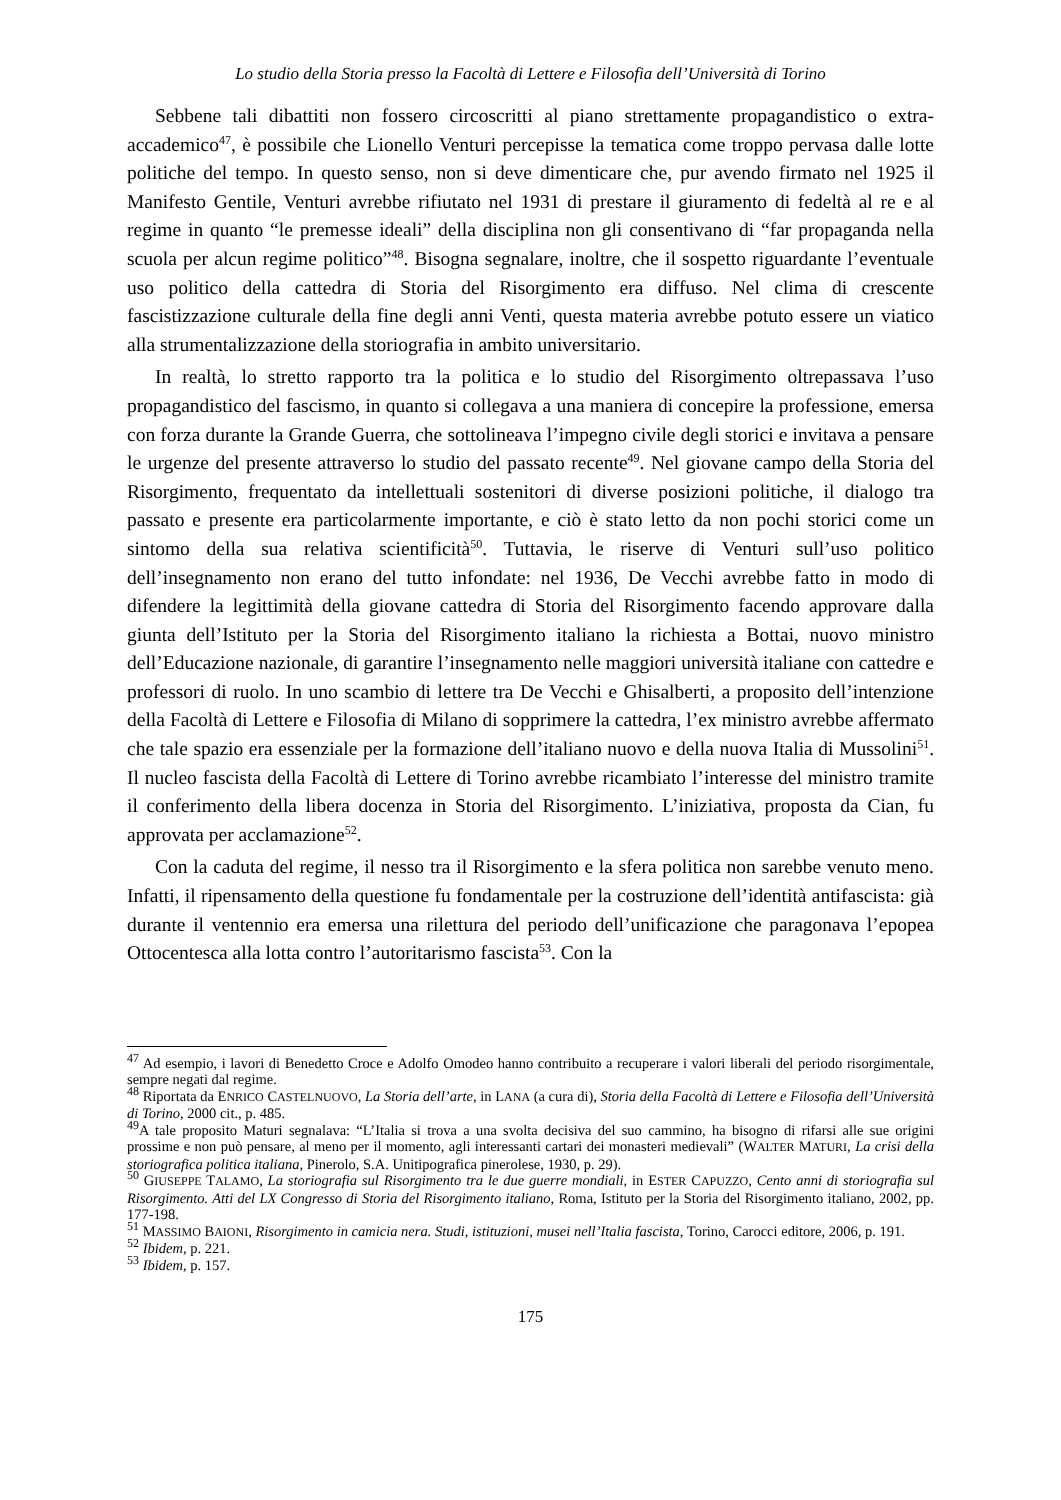Lo studio della Storia presso la Facoltà di Lettere e Filosofia dell’Università di Torino
Sebbene tali dibattiti non fossero circoscritti al piano strettamente propagandistico o extra-accademico<sup>47</sup>, è possibile che Lionello Venturi percepisse la tematica come troppo pervasa dalle lotte politiche del tempo. In questo senso, non si deve dimenticare che, pur avendo firmato nel 1925 il Manifesto Gentile, Venturi avrebbe rifiutato nel 1931 di prestare il giuramento di fedeltà al re e al regime in quanto “le premesse ideali” della disciplina non gli consentivano di “far propaganda nella scuola per alcun regime politico”<sup>48</sup>. Bisogna segnalare, inoltre, che il sospetto riguardante l’eventuale uso politico della cattedra di Storia del Risorgimento era diffuso. Nel clima di crescente fascistizzazione culturale della fine degli anni Venti, questa materia avrebbe potuto essere un viatico alla strumentalizzazione della storiografia in ambito universitario.
In realtà, lo stretto rapporto tra la politica e lo studio del Risorgimento oltrepassava l’uso propagandistico del fascismo, in quanto si collegava a una maniera di concepire la professione, emersa con forza durante la Grande Guerra, che sottolineava l’impegno civile degli storici e invitava a pensare le urgenze del presente attraverso lo studio del passato recente<sup>49</sup>. Nel giovane campo della Storia del Risorgimento, frequentato da intellettuali sostenitori di diverse posizioni politiche, il dialogo tra passato e presente era particolarmente importante, e ciò è stato letto da non pochi storici come un sintomo della sua relativa scientificità<sup>50</sup>. Tuttavia, le riserve di Venturi sull’uso politico dell’insegnamento non erano del tutto infondate: nel 1936, De Vecchi avrebbe fatto in modo di difendere la legittimità della giovane cattedra di Storia del Risorgimento facendo approvare dalla giunta dell’Istituto per la Storia del Risorgimento italiano la richiesta a Bottai, nuovo ministro dell’Educazione nazionale, di garantire l’insegnamento nelle maggiori università italiane con cattedre e professori di ruolo. In uno scambio di lettere tra De Vecchi e Ghisalberti, a proposito dell’intenzione della Facoltà di Lettere e Filosofia di Milano di sopprimere la cattedra, l’ex ministro avrebbe affermato che tale spazio era essenziale per la formazione dell’italiano nuovo e della nuova Italia di Mussolini<sup>51</sup>. Il nucleo fascista della Facoltà di Lettere di Torino avrebbe ricambiato l’interesse del ministro tramite il conferimento della libera docenza in Storia del Risorgimento. L’iniziativa, proposta da Cian, fu approvata per acclamazione<sup>52</sup>.
Con la caduta del regime, il nesso tra il Risorgimento e la sfera politica non sarebbe venuto meno. Infatti, il ripensamento della questione fu fondamentale per la costruzione dell’identità antifascista: già durante il ventennio era emersa una rilettura del periodo dell’unificazione che paragonava l’epopea Ottocentesca alla lotta contro l’autoritarismo fascista<sup>53</sup>. Con la
<sup>47</sup> Ad esempio, i lavori di Benedetto Croce e Adolfo Omodeo hanno contribuito a recuperare i valori liberali del periodo risorgimentale, sempre negati dal regime.
<sup>48</sup> Riportata da ENRICO CASTELNUOVO, La Storia dell’arte, in LANA (a cura di), Storia della Facoltà di Lettere e Filosofia dell’Università di Torino, 2000 cit., p. 485.
<sup>49</sup> A tale proposito Maturi segnalava: “L’Italia si trova a una svolta decisiva del suo cammino, ha bisogno di rifarsi alle sue origini prossime e non può pensare, al meno per il momento, agli interessanti cartari dei monasteri medievali” (WALTER MATURI, La crisi della storiografica politica italiana, Pinerolo, S.A. Unitipografica pinerolese, 1930, p. 29).
<sup>50</sup> GIUSEPPE TALAMO, La storiografia sul Risorgimento tra le due guerre mondiali, in ESTER CAPUZZO, Cento anni di storiografia sul Risorgimento. Atti del LX Congresso di Storia del Risorgimento italiano, Roma, Istituto per la Storia del Risorgimento italiano, 2002, pp. 177-198.
<sup>51</sup> MASSIMO BAIONI, Risorgimento in camicia nera. Studi, istituzioni, musei nell’Italia fascista, Torino, Carocci editore, 2006, p. 191.
<sup>52</sup> Ibidem, p. 221.
<sup>53</sup> Ibidem, p. 157.
175